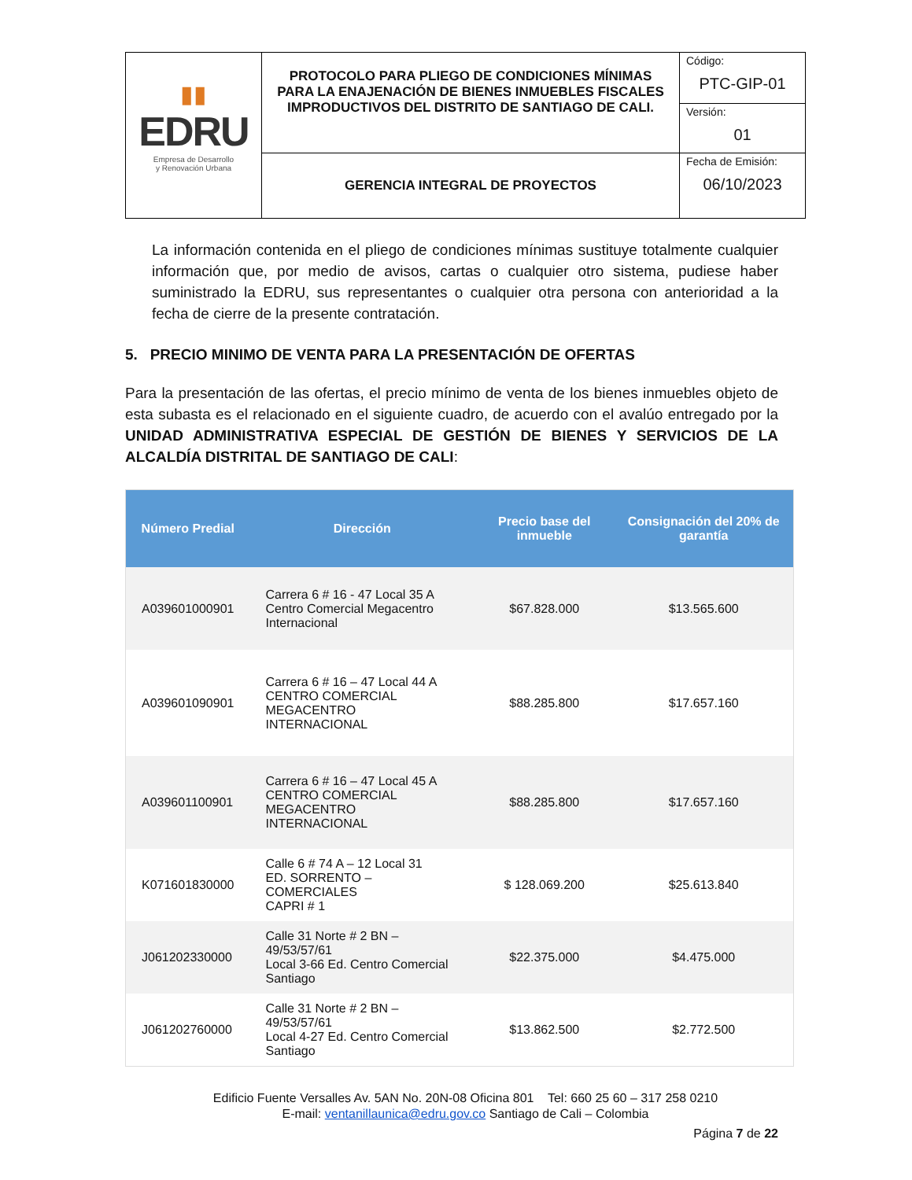| ▮▮ EDRU Empresa de Desarrollo y Renovación Urbana | PROTOCOLO PARA PLIEGO DE CONDICIONES MÍNIMAS PARA LA ENAJENACIÓN DE BIENES INMUEBLES FISCALES IMPRODUCTIVOS DEL DISTRITO DE SANTIAGO DE CALI. | Código: PTC-GIP-01 |
| | | Versión: 01 |
| | GERENCIA INTEGRAL DE PROYECTOS | Fecha de Emisión: 06/10/2023 |
La información contenida en el pliego de condiciones mínimas sustituye totalmente cualquier información que, por medio de avisos, cartas o cualquier otro sistema, pudiese haber suministrado la EDRU, sus representantes o cualquier otra persona con anterioridad a la fecha de cierre de la presente contratación.
5. PRECIO MINIMO DE VENTA PARA LA PRESENTACIÓN DE OFERTAS
Para la presentación de las ofertas, el precio mínimo de venta de los bienes inmuebles objeto de esta subasta es el relacionado en el siguiente cuadro, de acuerdo con el avalúo entregado por la UNIDAD ADMINISTRATIVA ESPECIAL DE GESTIÓN DE BIENES Y SERVICIOS DE LA ALCALDÍA DISTRITAL DE SANTIAGO DE CALI:
| Número Predial | Dirección | Precio base del inmueble | Consignación del 20% de garantía |
| --- | --- | --- | --- |
| A039601000901 | Carrera 6 # 16 - 47 Local 35 A Centro Comercial Megacentro Internacional | $67.828.000 | $13.565.600 |
| A039601090901 | Carrera 6 # 16 – 47 Local 44 A CENTRO COMERCIAL MEGACENTRO INTERNACIONAL | $88.285.800 | $17.657.160 |
| A039601100901 | Carrera 6 # 16 – 47 Local 45 A CENTRO COMERCIAL MEGACENTRO INTERNACIONAL | $88.285.800 | $17.657.160 |
| K071601830000 | Calle 6 # 74 A – 12 Local 31 ED. SORRENTO – COMERCIALES CAPRI # 1 | $ 128.069.200 | $25.613.840 |
| J061202330000 | Calle 31 Norte # 2 BN – 49/53/57/61 Local 3-66 Ed. Centro Comercial Santiago | $22.375.000 | $4.475.000 |
| J061202760000 | Calle 31 Norte # 2 BN – 49/53/57/61 Local 4-27 Ed. Centro Comercial Santiago | $13.862.500 | $2.772.500 |
Edificio Fuente Versalles Av. 5AN No. 20N-08 Oficina 801 Tel: 660 25 60 – 317 258 0210
E-mail: ventanillaunica@edru.gov.co Santiago de Cali – Colombia
Página 7 de 22